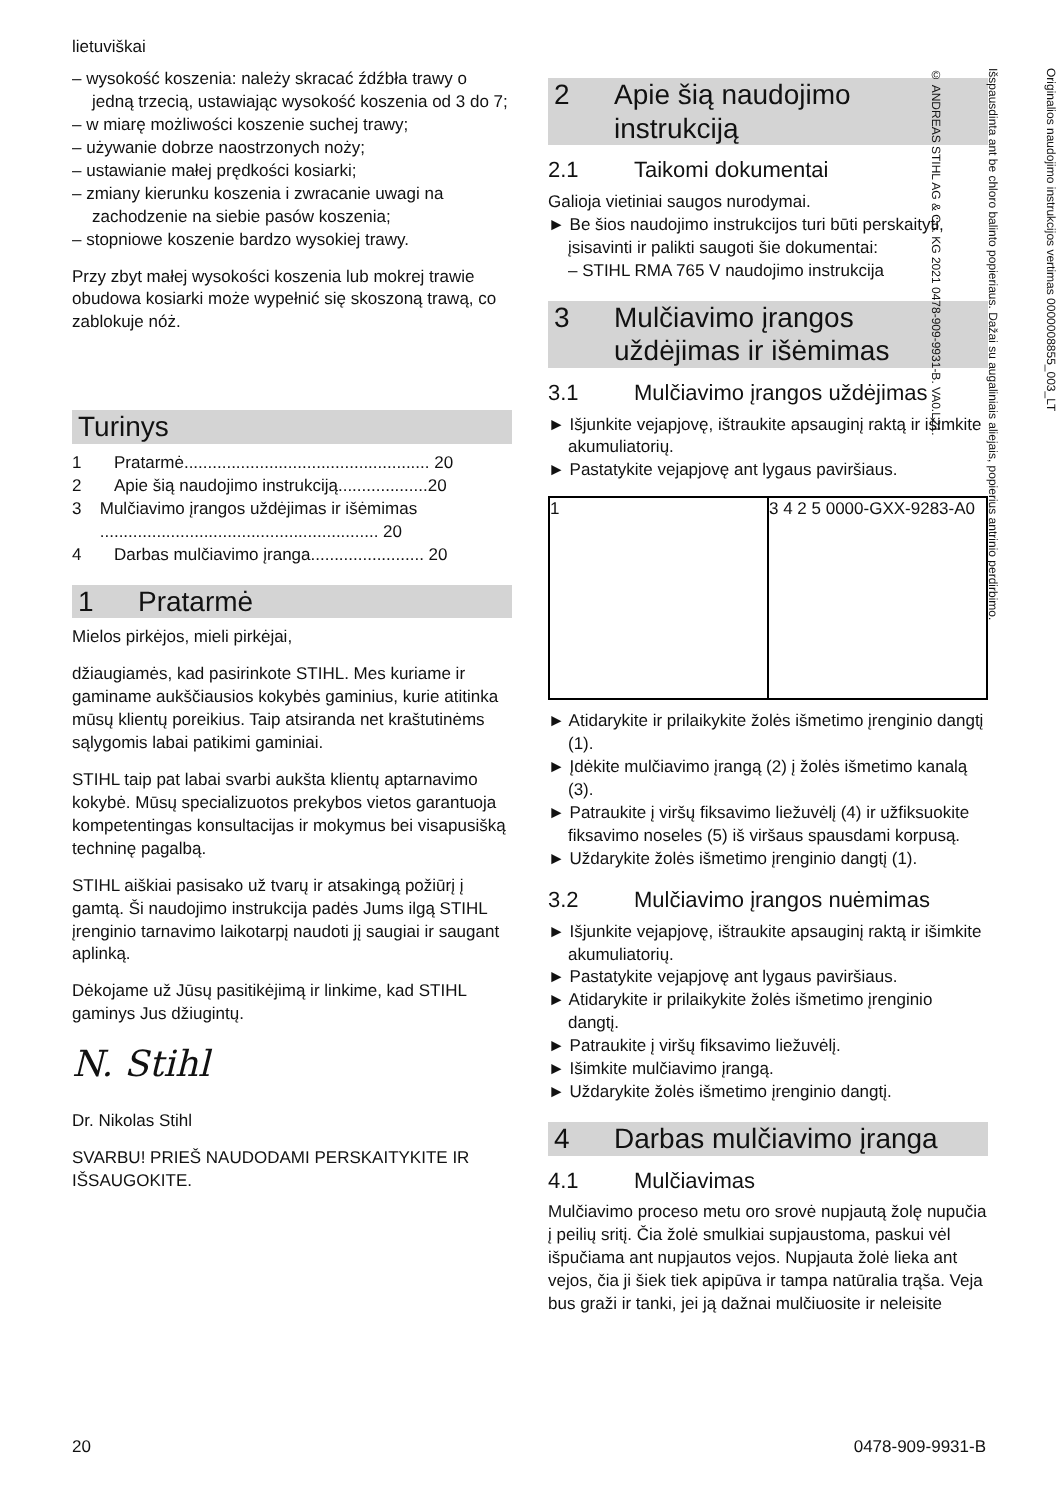lietuviškai
– wysokość koszenia: należy skracać źdźbła trawy o jedną trzecią, ustawiając wysokość koszenia od 3 do 7;
– w miarę możliwości koszenie suchej trawy;
– używanie dobrze naostrzonych noży;
– ustawianie małej prędkości kosiarki;
– zmiany kierunku koszenia i zwracanie uwagi na zachodzenie na siebie pasów koszenia;
– stopniowe koszenie bardzo wysokiej trawy.
Przy zbyt małej wysokości koszenia lub mokrej trawie obudowa kosiarki może wypełnić się skoszoną trawą, co zablokuje nóż.
Turinys
1 Pratarmė.................................................... 20
2 Apie šią naudojimo instrukciją...................20
3 Mulčiavimo įrangos uždėjimas ir išėmimas ........................................................... 20
4 Darbas mulčiavimo įranga........................ 20
1 Pratarmė
Mielos pirkėjos, mieli pirkėjai,
džiaugiamės, kad pasirinkote STIHL. Mes kuriame ir gaminame aukščiausios kokybės gaminius, kurie atitinka mūsų klientų poreikius. Taip atsiranda net kraštutinėms sąlygomis labai patikimi gaminiai.
STIHL taip pat labai svarbi aukšta klientų aptarnavimo kokybė. Mūsų specializuotos prekybos vietos garantuoja kompetentingas konsultacijas ir mokymus bei visapusišką techninę pagalbą.
STIHL aiškiai pasisako už tvarų ir atsakingą požiūrį į gamtą. Ši naudojimo instrukcija padės Jums ilgą STIHL įrenginio tarnavimo laikotarpį naudoti jį saugiai ir saugant aplinką.
Dėkojame už Jūsų pasitikėjimą ir linkime, kad STIHL gaminys Jus džiugintų.
N. Stihl
Dr. Nikolas Stihl
SVARBU! PRIEŠ NAUDODAMI PERSKAITYKITE IR IŠSAUGOKITE.
2 Apie šią naudojimo instrukciją
2.1 Taikomi dokumentai
Galioja vietiniai saugos nurodymai.
► Be šios naudojimo instrukcijos turi būti perskaityti, įsisavinti ir palikti saugoti šie dokumentai:
– STIHL RMA 765 V naudojimo instrukcija
3 Mulčiavimo įrangos uždėjimas ir išėmimas
3.1 Mulčiavimo įrangos uždėjimas
► Išjunkite vejapjovę, ištraukite apsauginį raktą ir išimkite akumuliatorių.
► Pastatykite vejapjovę ant lygaus paviršiaus.
1 3 4 2 5 0000-GXX-9283-A0
► Atidarykite ir prilaikykite žolės išmetimo įrenginio dangtį (1).
► Įdėkite mulčiavimo įrangą (2) į žolės išmetimo kanalą (3).
► Patraukite į viršų fiksavimo liežuvėlį (4) ir užfiksuokite fiksavimo noseles (5) iš viršaus spausdami korpusą.
► Uždarykite žolės išmetimo įrenginio dangtį (1).
3.2 Mulčiavimo įrangos nuėmimas
► Išjunkite vejapjovę, ištraukite apsauginį raktą ir išimkite akumuliatorių.
► Pastatykite vejapjovę ant lygaus paviršiaus.
► Atidarykite ir prilaikykite žolės išmetimo įrenginio dangtį.
► Patraukite į viršų fiksavimo liežuvėlį.
► Išimkite mulčiavimo įrangą.
► Uždarykite žolės išmetimo įrenginio dangtį.
4 Darbas mulčiavimo įranga
4.1 Mulčiavimas
Mulčiavimo proceso metu oro srovė nupjautą žolę nupučia į peilių sritį. Čia žolė smulkiai supjaustoma, paskui vėl išpučiama ant nupjautos vejos. Nupjauta žolė lieka ant vejos, čia ji šiek tiek apipūva ir tampa natūralia trąša. Veja bus graži ir tanki, jei ją dažnai mulčiuosite ir neleisite
Originalios naudojimo instrukcijos vertimas 0000008855_003_LT
Išspausdinta ant be chloro balinto popieriaus. Dažai su augaliniais aliejais, popierius antrinio perdirbimo.
© ANDREAS STIHL AG & Co. KG 2021 0478-909-9931-B. VA0.L21.
20 0478-909-9931-B